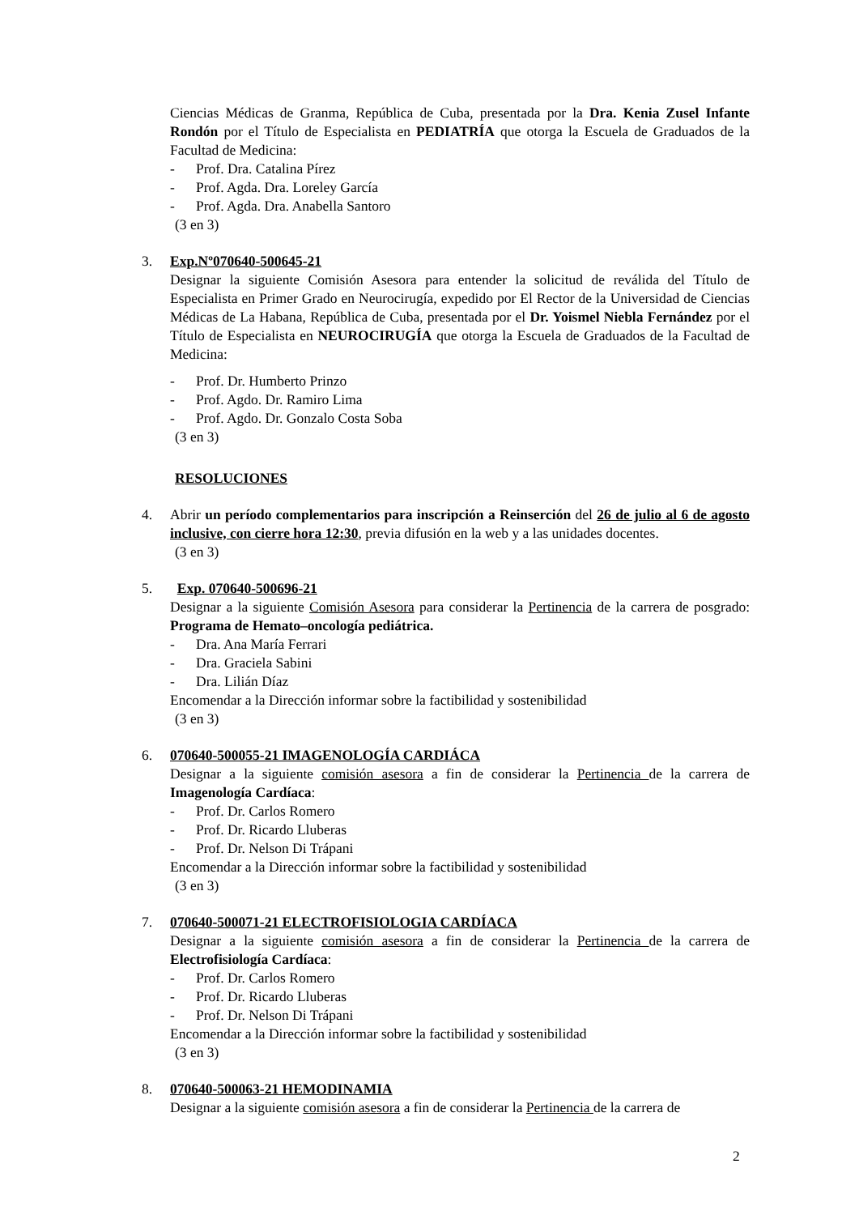Ciencias Médicas de Granma, República de Cuba, presentada por la Dra. Kenia Zusel Infante Rondón por el Título de Especialista en PEDIATRÍA que otorga la Escuela de Graduados de la Facultad de Medicina:
- Prof. Dra. Catalina Pírez
- Prof. Agda. Dra. Loreley García
- Prof. Agda. Dra. Anabella Santoro
(3 en 3)
3. Exp.Nº070640-500645-21
Designar la siguiente Comisión Asesora para entender la solicitud de reválida del Título de Especialista en Primer Grado en Neurocirugía, expedido por El Rector de la Universidad de Ciencias Médicas de La Habana, República de Cuba, presentada por el Dr. Yoismel Niebla Fernández por el Título de Especialista en NEUROCIRUGÍA que otorga la Escuela de Graduados de la Facultad de Medicina:
- Prof. Dr. Humberto Prinzo
- Prof. Agdo. Dr. Ramiro Lima
- Prof. Agdo. Dr. Gonzalo Costa Soba
(3 en 3)
RESOLUCIONES
4. Abrir un período complementarios para inscripción a Reinserción del 26 de julio al 6 de agosto inclusive, con cierre hora 12:30, previa difusión en la web y a las unidades docentes.
(3 en 3)
5. Exp. 070640-500696-21
Designar a la siguiente Comisión Asesora para considerar la Pertinencia de la carrera de posgrado: Programa de Hemato–oncología pediátrica.
- Dra. Ana María Ferrari
- Dra. Graciela Sabini
- Dra. Lilián Díaz
Encomendar a la Dirección informar sobre la factibilidad y sostenibilidad
(3 en 3)
6. 070640-500055-21 IMAGENOLOGÍA CARDIÁCA
Designar a la siguiente comisión asesora a fin de considerar la Pertinencia de la carrera de Imagenología Cardíaca:
- Prof. Dr. Carlos Romero
- Prof. Dr. Ricardo Lluberas
- Prof. Dr. Nelson Di Trápani
Encomendar a la Dirección informar sobre la factibilidad y sostenibilidad
(3 en 3)
7. 070640-500071-21 ELECTROFISIOLOGIA CARDÍACA
Designar a la siguiente comisión asesora a fin de considerar la Pertinencia de la carrera de Electrofisiología Cardíaca:
- Prof. Dr. Carlos Romero
- Prof. Dr. Ricardo Lluberas
- Prof. Dr. Nelson Di Trápani
Encomendar a la Dirección informar sobre la factibilidad y sostenibilidad
(3 en 3)
8. 070640-500063-21 HEMODINAMIA
Designar a la siguiente comisión asesora a fin de considerar la Pertinencia de la carrera de
2